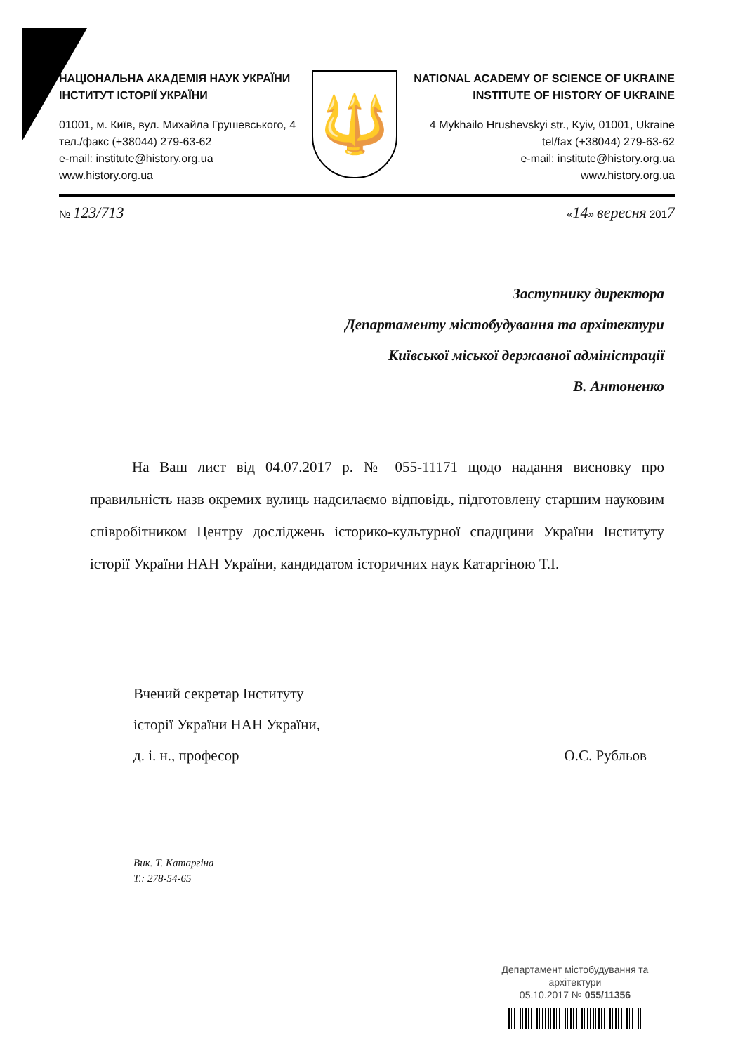НАЦІОНАЛЬНА АКАДЕМІЯ НАУК УКРАЇНИ
ІНСТИТУТ ІСТОРІЇ УКРАЇНИ
01001, м. Київ, вул. Михайла Грушевського, 4
тел./факс (+38044) 279-63-62
e-mail: institute@history.org.ua
www.history.org.ua
🔱
NATIONAL ACADEMY OF SCIENCE OF UKRAINE
INSTITUTE OF HISTORY OF UKRAINE
4 Mykhailo Hrushevskyi str., Kyiv, 01001, Ukraine
tel/fax (+38044) 279-63-62
e-mail: institute@history.org.ua
www.history.org.ua
№ 123/713 «14» вересня 2017
Заступнику директора
Департаменту містобудування та архітектури
Київської міської державної адміністрації
В. Антоненко
На Ваш лист від 04.07.2017 р. № 055-11171 щодо надання висновку про правильність назв окремих вулиць надсилаємо відповідь, підготовлену старшим науковим співробітником Центру досліджень історико-культурної спадщини України Інституту історії України НАН України, кандидатом історичних наук Катаргіною Т.І.
Вчений секретар Інституту
історії України НАН України,
д. і. н., професор
О.С. Рубльов
Вик. Т. Катаргіна
Т.: 278-54-65
Департамент містобудування та архітектури
05.10.2017 № 055/11356